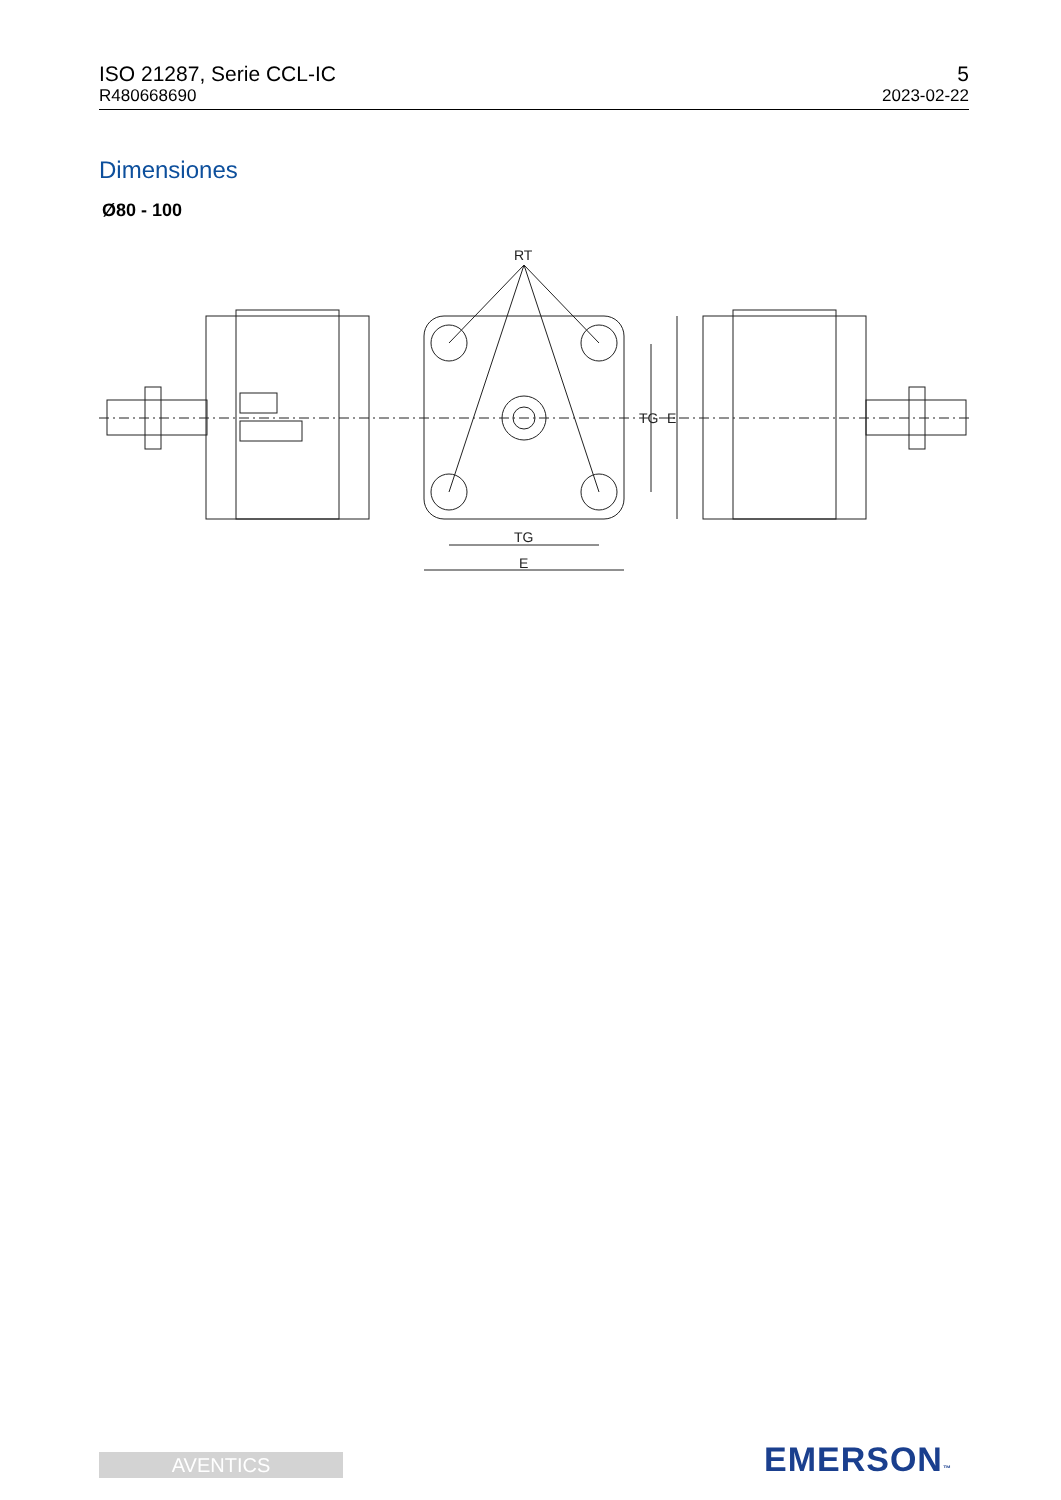ISO 21287, Serie CCL-IC
R480668690
5
2023-02-22
Dimensiones
Ø80 - 100
RT
TG
E
TG
E
AVENTICS EMERSON™